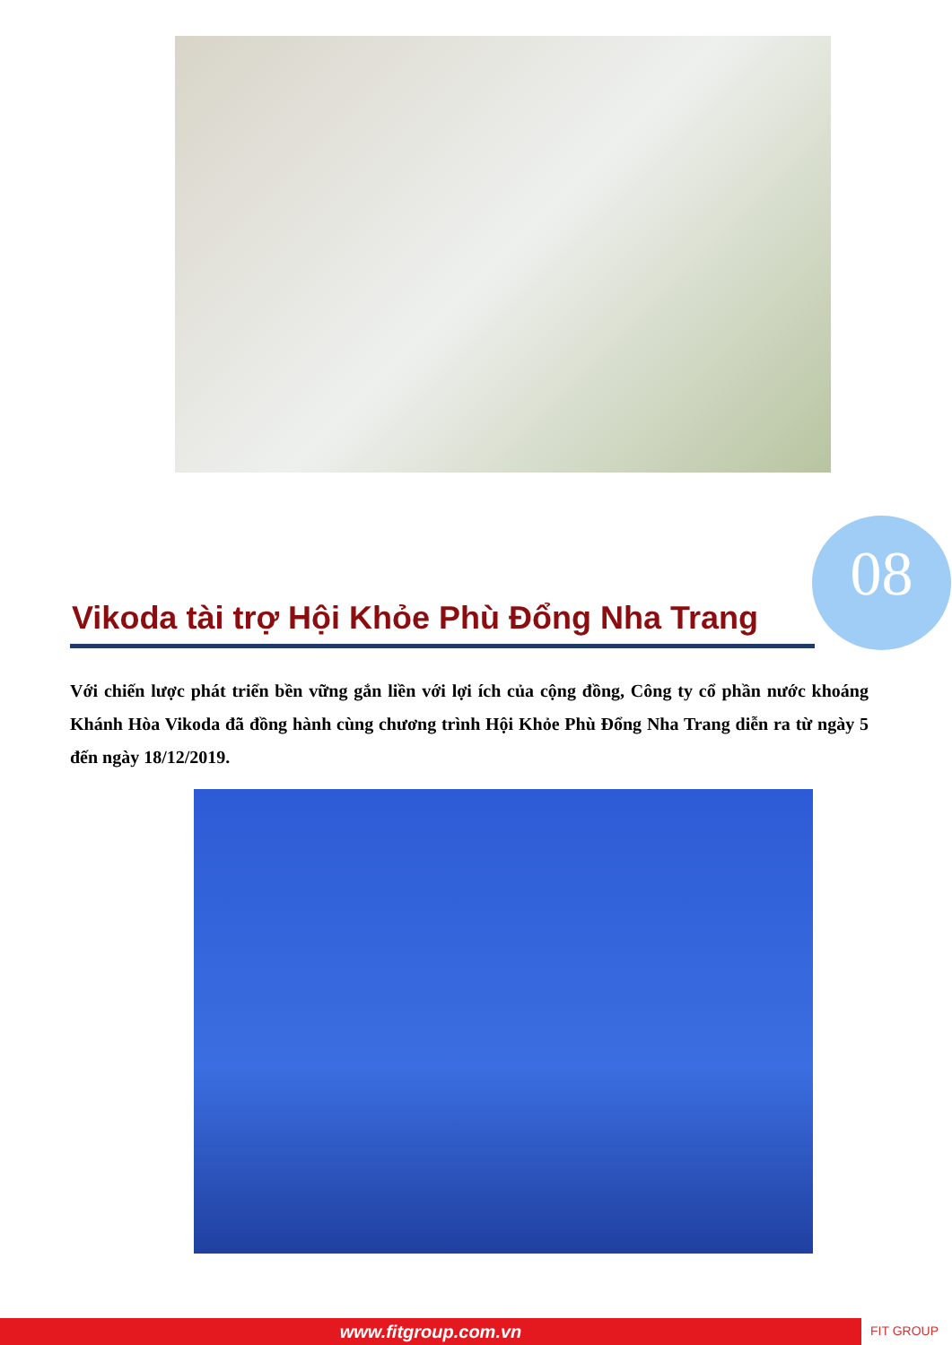08
Vikoda tài trợ Hội Khỏe Phù Đổng Nha Trang
Với chiến lược phát triển bền vững gắn liền với lợi ích của cộng đồng, Công ty cổ phần nước khoáng Khánh Hòa Vikoda đã đồng hành cùng chương trình Hội Khỏe Phù Đổng Nha Trang diễn ra từ ngày 5 đến ngày 18/12/2019.
www.fitgroup.com.vn FIT GROUP